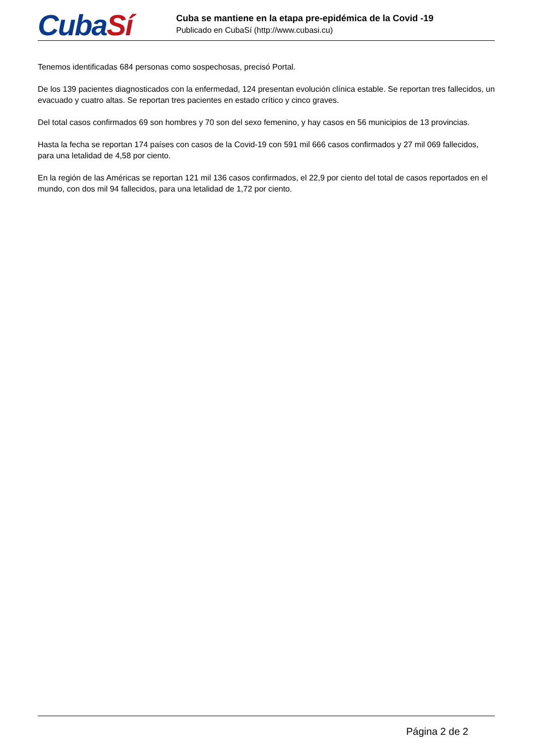CubaSí
Cuba se mantiene en la etapa pre-epidémica de la Covid -19
Publicado en CubaSí (http://www.cubasi.cu)
Tenemos identificadas 684 personas como sospechosas, precisó Portal.
De los 139 pacientes diagnosticados con la enfermedad, 124 presentan evolución clínica estable. Se reportan tres fallecidos, un evacuado y cuatro altas. Se reportan tres pacientes en estado crítico y cinco graves.
Del total casos confirmados 69 son hombres y 70 son del sexo femenino, y hay casos en 56 municipios de 13 provincias.
Hasta la fecha se reportan 174 países con casos de la Covid-19 con 591 mil 666 casos confirmados y 27 mil 069 fallecidos, para una letalidad de 4,58 por ciento.
En la región de las Américas se reportan 121 mil 136 casos confirmados, el 22,9 por ciento del total de casos reportados en el mundo, con dos mil 94 fallecidos, para una letalidad de 1,72 por ciento.
Página 2 de 2